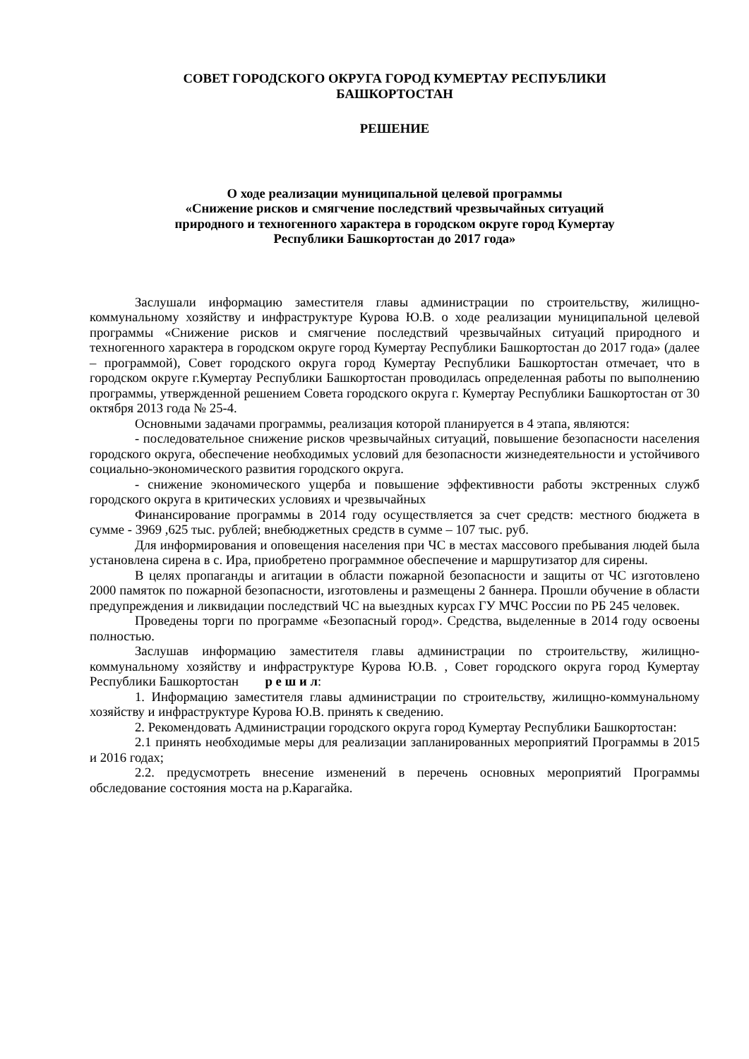СОВЕТ ГОРОДСКОГО ОКРУГА ГОРОД КУМЕРТАУ РЕСПУБЛИКИ
БАШКОРТОСТАН
РЕШЕНИЕ
О ходе реализации муниципальной целевой программы
«Снижение рисков и смягчение последствий чрезвычайных ситуаций
природного и техногенного характера в городском округе город Кумертау
Республики Башкортостан до 2017 года»
Заслушали информацию заместителя главы администрации по строительству, жилищно-коммунальному хозяйству и инфраструктуре Курова Ю.В. о ходе реализации муниципальной целевой программы «Снижение рисков и смягчение последствий чрезвычайных ситуаций природного и техногенного характера в городском округе город Кумертау Республики Башкортостан до 2017 года» (далее – программой), Совет городского округа город Кумертау Республики Башкортостан отмечает, что в городском округе г.Кумертау Республики Башкортостан проводилась определенная работы по выполнению программы, утвержденной решением Совета городского округа г. Кумертау Республики Башкортостан от 30 октября 2013 года № 25-4.
Основными задачами программы, реализация которой планируется в 4 этапа, являются:
- последовательное снижение рисков чрезвычайных ситуаций, повышение безопасности населения городского округа, обеспечение необходимых условий для безопасности жизнедеятельности и устойчивого социально-экономического развития городского округа.
- снижение экономического ущерба и повышение эффективности работы экстренных служб городского округа в критических условиях и чрезвычайных
Финансирование программы в 2014 году осуществляется за счет средств: местного бюджета в сумме - 3969 ,625 тыс. рублей; внебюджетных средств в сумме – 107 тыс. руб.
Для информирования и оповещения населения при ЧС в местах массового пребывания людей была установлена сирена в с. Ира, приобретено программное обеспечение и маршрутизатор для сирены.
В целях пропаганды и агитации в области пожарной безопасности и защиты от ЧС изготовлено 2000 памяток по пожарной безопасности, изготовлены и размещены 2 баннера. Прошли обучение в области предупреждения и ликвидации последствий ЧС на выездных курсах ГУ МЧС России по РБ 245 человек.
Проведены торги по программе «Безопасный город». Средства, выделенные в 2014 году освоены полностью.
Заслушав информацию заместителя главы администрации по строительству, жилищно-коммунальному хозяйству и инфраструктуре Курова Ю.В. , Совет городского округа город Кумертау Республики Башкортостан р е ш и л:
1. Информацию заместителя главы администрации по строительству, жилищно-коммунальному хозяйству и инфраструктуре Курова Ю.В. принять к сведению.
2. Рекомендовать Администрации городского округа город Кумертау Республики Башкортостан:
2.1 принять необходимые меры для реализации запланированных мероприятий Программы в 2015 и 2016 годах;
2.2. предусмотреть внесение изменений в перечень основных мероприятий Программы обследование состояния моста на р.Карагайка.